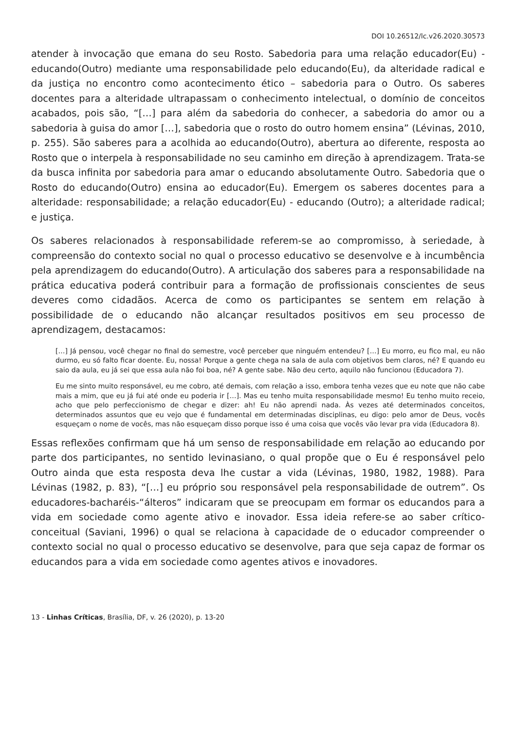DOI 10.26512/lc.v26.2020.30573
atender à invocação que emana do seu Rosto. Sabedoria para uma relação educador(Eu) - educando(Outro) mediante uma responsabilidade pelo educando(Eu), da alteridade radical e da justiça no encontro como acontecimento ético – sabedoria para o Outro. Os saberes docentes para a alteridade ultrapassam o conhecimento intelectual, o domínio de conceitos acabados, pois são, “[…] para além da sabedoria do conhecer, a sabedoria do amor ou a sabedoria à guisa do amor […], sabedoria que o rosto do outro homem ensina” (Lévinas, 2010, p. 255). São saberes para a acolhida ao educando(Outro), abertura ao diferente, resposta ao Rosto que o interpela à responsabilidade no seu caminho em direção à aprendizagem. Trata-se da busca infinita por sabedoria para amar o educando absolutamente Outro. Sabedoria que o Rosto do educando(Outro) ensina ao educador(Eu). Emergem os saberes docentes para a alteridade: responsabilidade; a relação educador(Eu) - educando (Outro); a alteridade radical; e justiça.
Os saberes relacionados à responsabilidade referem-se ao compromisso, à seriedade, à compreensão do contexto social no qual o processo educativo se desenvolve e à incumbência pela aprendizagem do educando(Outro). A articulação dos saberes para a responsabilidade na prática educativa poderá contribuir para a formação de profissionais conscientes de seus deveres como cidadãos. Acerca de como os participantes se sentem em relação à possibilidade de o educando não alcançar resultados positivos em seu processo de aprendizagem, destacamos:
[…] Já pensou, você chegar no final do semestre, você perceber que ninguém entendeu? […] Eu morro, eu fico mal, eu não durmo, eu só falto ficar doente. Eu, nossa! Porque a gente chega na sala de aula com objetivos bem claros, né? E quando eu saio da aula, eu já sei que essa aula não foi boa, né? A gente sabe. Não deu certo, aquilo não funcionou (Educadora 7).
Eu me sinto muito responsável, eu me cobro, até demais, com relação a isso, embora tenha vezes que eu note que não cabe mais a mim, que eu já fui até onde eu poderia ir […]. Mas eu tenho muita responsabilidade mesmo! Eu tenho muito receio, acho que pelo perfeccionismo de chegar e dizer: ah! Eu não aprendi nada. Às vezes até determinados conceitos, determinados assuntos que eu vejo que é fundamental em determinadas disciplinas, eu digo: pelo amor de Deus, vocês esqueçam o nome de vocês, mas não esqueçam disso porque isso é uma coisa que vocês vão levar pra vida (Educadora 8).
Essas reflexões confirmam que há um senso de responsabilidade em relação ao educando por parte dos participantes, no sentido levinasiano, o qual propõe que o Eu é responsável pelo Outro ainda que esta resposta deva lhe custar a vida (Lévinas, 1980, 1982, 1988). Para Lévinas (1982, p. 83), “[…] eu próprio sou responsável pela responsabilidade de outrem”. Os educadores-bacharéis-“álteros” indicaram que se preocupam em formar os educandos para a vida em sociedade como agente ativo e inovador. Essa ideia refere-se ao saber crítico-conceitual (Saviani, 1996) o qual se relaciona à capacidade de o educador compreender o contexto social no qual o processo educativo se desenvolve, para que seja capaz de formar os educandos para a vida em sociedade como agentes ativos e inovadores.
13 - Linhas Críticas, Brasília, DF, v. 26 (2020), p. 13-20